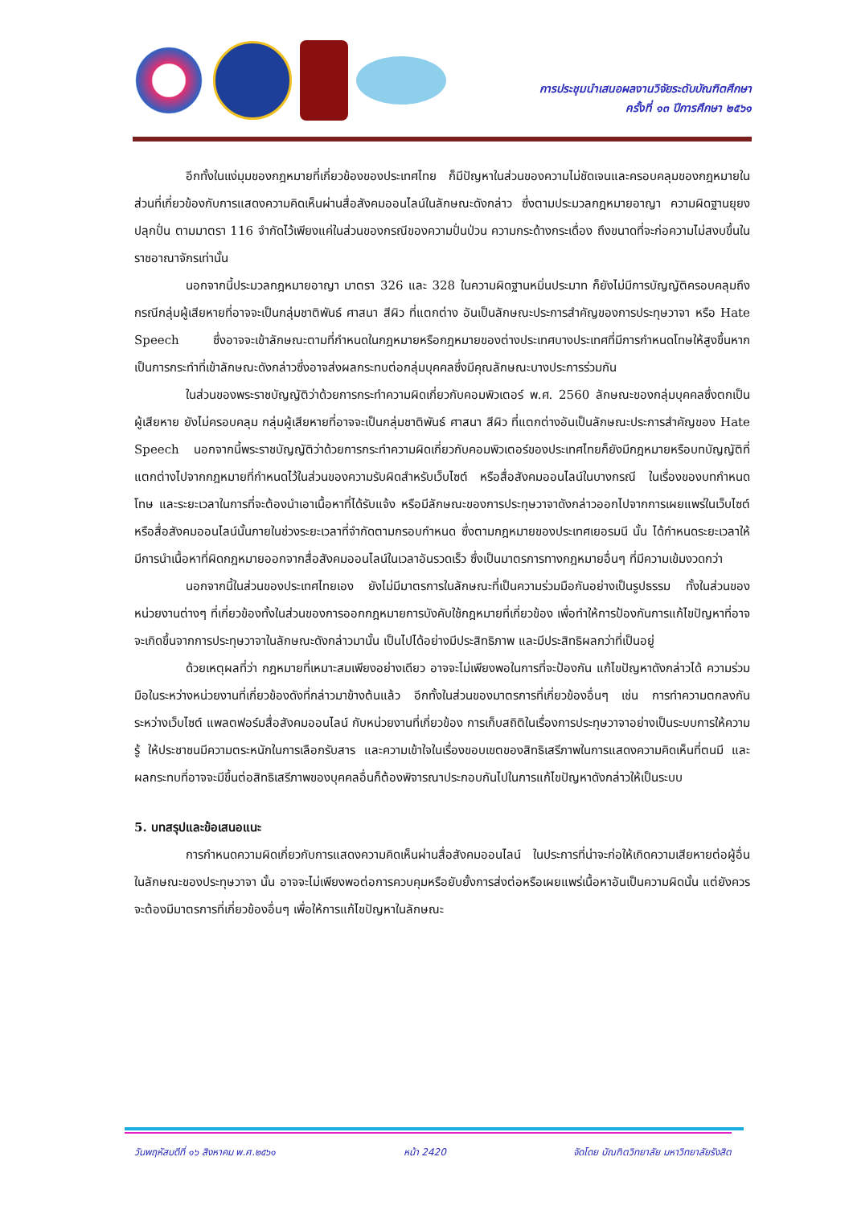การประชุมนำเสนอผลงานวิจัยระดับบัณฑิตศึกษา
ครั้งที่ ๑๓ ปีการศึกษา ๒๕๖๑
อีกทั้งในแง่มุมของกฎหมายที่เกี่ยวข้องของประเทศไทย ก็มีปัญหาในส่วนของความไม่ชัดเจนและครอบคลุมของกฎหมายในส่วนที่เกี่ยวข้องกับการแสดงความคิดเห็นผ่านสื่อสังคมออนไลน์ในลักษณะดังกล่าว ซึ่งตามประมวลกฎหมายอาญา ความผิดฐานยุยงปลุกปั่น ตามมาตรา 116 จำกัดไว้เพียงแค่ในส่วนของกรณีของความปั่นป่วน ความกระด้างกระเดื่อง ถึงขนาดที่จะก่อความไม่สงบขึ้นในราชอาณาจักรเท่านั้น
นอกจากนี้ประมวลกฎหมายอาญา มาตรา 326 และ 328 ในความผิดฐานหมิ่นประมาท ก็ยังไม่มีการบัญญัติครอบคลุมถึงกรณีกลุ่มผู้เสียหายที่อาจจะเป็นกลุ่มชาติพันธ์ ศาสนา สีผิว ที่แตกต่าง อันเป็นลักษณะประการสำคัญของการประทุษวาจา หรือ Hate Speech ซึ่งอาจจะเข้าลักษณะตามที่กำหนดในกฎหมายหรือกฎหมายของต่างประเทศบางประเทศที่มีการกำหนดโทษให้สูงขึ้นหากเป็นการกระทำที่เข้าลักษณะดังกล่าวซึ่งอาจส่งผลกระทบต่อกลุ่มบุคคลซึ่งมีคุณลักษณะบางประการร่วมกัน
ในส่วนของพระราชบัญญัติว่าด้วยการกระทำความผิดเกี่ยวกับคอมพิวเตอร์ พ.ศ. 2560 ลักษณะของกลุ่มบุคคลซึ่งตกเป็นผู้เสียหาย ยังไม่ครอบคลุม กลุ่มผู้เสียหายที่อาจจะเป็นกลุ่มชาติพันธ์ ศาสนา สีผิว ที่แตกต่างอันเป็นลักษณะประการสำคัญของ Hate Speech นอกจากนี้พระราชบัญญัติว่าด้วยการกระทำความผิดเกี่ยวกับคอมพิวเตอร์ของประเทศไทยก็ยังมีกฎหมายหรือบทบัญญัติที่แตกต่างไปจากกฎหมายที่กำหนดไว้ในส่วนของความรับผิดสำหรับเว็บไซต์ หรือสื่อสังคมออนไลน์ในบางกรณี ในเรื่องของบทกำหนดโทษ และระยะเวลาในการที่จะต้องนำเอาเนื้อหาที่ได้รับแจ้ง หรือมีลักษณะของการประทุษวาจาดังกล่าวออกไปจากการเผยแพร่ในเว็บไซต์ หรือสื่อสังคมออนไลน์นั้นภายในช่วงระยะเวลาที่จำกัดตามกรอบกำหนด ซึ่งตามกฎหมายของประเทศเยอรมนี นั้น ได้กำหนดระยะเวลาให้มีการนำเนื้อหาที่ผิดกฎหมายออกจากสื่อสังคมออนไลน์ในเวลาอันรวดเร็ว ซึ่งเป็นมาตรการทางกฎหมายอื่นๆ ที่มีความเข้มงวดกว่า
นอกจากนี้ในส่วนของประเทศไทยเอง ยังไม่มีมาตรการในลักษณะที่เป็นความร่วมมือกันอย่างเป็นรูปธรรม ทั้งในส่วนของหน่วยงานต่างๆ ที่เกี่ยวข้องทั้งในส่วนของการออกกฎหมายการบังคับใช้กฎหมายที่เกี่ยวข้อง เพื่อทำให้การป้องกันการแก้ไขปัญหาที่อาจจะเกิดขึ้นจากการประทุษวาจาในลักษณะดังกล่าวมานั้น เป็นไปได้อย่างมีประสิทธิภาพ และมีประสิทธิผลกว่าที่เป็นอยู่
ด้วยเหตุผลที่ว่า กฎหมายที่เหมาะสมเพียงอย่างเดียว อาจจะไม่เพียงพอในการที่จะป้องกัน แก้ไขปัญหาดังกล่าวได้ ความร่วมมือในระหว่างหน่วยงานที่เกี่ยวข้องดังที่กล่าวมาข้างต้นแล้ว อีกทั้งในส่วนของมาตรการที่เกี่ยวข้องอื่นๆ เช่น การทำความตกลงกันระหว่างเว็บไซต์ แพลตฟอร์มสื่อสังคมออนไลน์ กับหน่วยงานที่เกี่ยวข้อง การเก็บสถิติในเรื่องการประทุษวาจาอย่างเป็นระบบการให้ความรู้ ให้ประชาชนมีความตระหนักในการเลือกรับสาร และความเข้าใจในเรื่องขอบเขตของสิทธิเสรีภาพในการแสดงความคิดเห็นที่ตนมี และผลกระทบที่อาจจะมีขึ้นต่อสิทธิเสรีภาพของบุคคลอื่นก็ต้องพิจารณาประกอบกันไปในการแก้ไขปัญหาดังกล่าวให้เป็นระบบ
5. บทสรุปและข้อเสนอแนะ
การกำหนดความผิดเกี่ยวกับการแสดงความคิดเห็นผ่านสื่อสังคมออนไลน์ ในประการที่น่าจะก่อให้เกิดความเสียหายต่อผู้อื่น ในลักษณะของประทุษวาจา นั้น อาจจะไม่เพียงพอต่อการควบคุมหรือยับยั้งการส่งต่อหรือเผยแพร่เนื้อหาอันเป็นความผิดนั้น แต่ยังควรจะต้องมีมาตรการที่เกี่ยวข้องอื่นๆ เพื่อให้การแก้ไขปัญหาในลักษณะ
วันพฤหัสบดีที่ ๑๖ สิงหาคม พ.ศ.๒๕๖๑ หน้า 2420 จัดโดย บัณฑิตวิทยาลัย มหาวิทยาลัยรังสิต